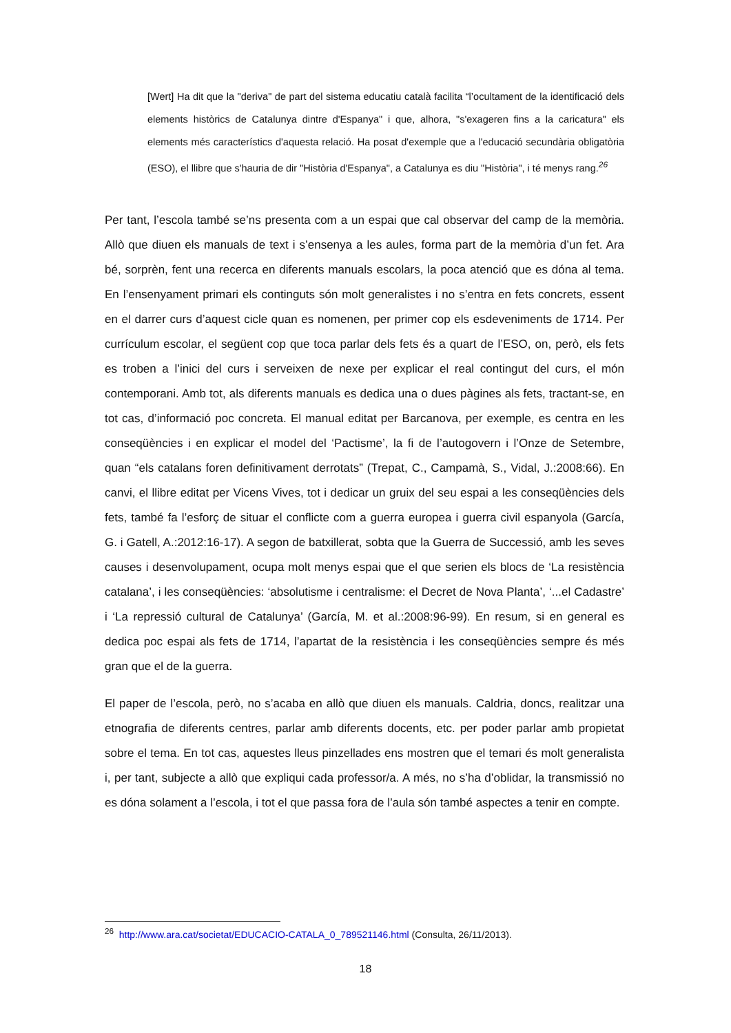[Wert] Ha dit que la "deriva" de part del sistema educatiu català facilita “l’ocultament de la identificació dels elements històrics de Catalunya dintre d'Espanya" i que, alhora, "s'exageren fins a la caricatura" els elements més característics d'aquesta relació. Ha posat d'exemple que a l'educació secundària obligatòria (ESO), el llibre que s'hauria de dir "Història d'Espanya", a Catalunya es diu "Història", i té menys rang.<sup>26</sup>
Per tant, l’escola també se’ns presenta com a un espai que cal observar del camp de la memòria. Allò que diuen els manuals de text i s’ensenya a les aules, forma part de la memòria d’un fet. Ara bé, sorprèn, fent una recerca en diferents manuals escolars, la poca atenció que es dóna al tema. En l’ensenyament primari els continguts són molt generalistes i no s’entra en fets concrets, essent en el darrer curs d’aquest cicle quan es nomenen, per primer cop els esdeveniments de 1714. Per currículum escolar, el següent cop que toca parlar dels fets és a quart de l’ESO, on, però, els fets es troben a l’inici del curs i serveixen de nexe per explicar el real contingut del curs, el món contemporani. Amb tot, als diferents manuals es dedica una o dues pàgines als fets, tractant-se, en tot cas, d’informació poc concreta. El manual editat per Barcanova, per exemple, es centra en les conseqüències i en explicar el model del ‘Pactisme’, la fi de l’autogovern i l’Onze de Setembre, quan “els catalans foren definitivament derrotats” (Trepat, C., Campamà, S., Vidal, J.:2008:66). En canvi, el llibre editat per Vicens Vives, tot i dedicar un gruix del seu espai a les conseqüències dels fets, també fa l’esforç de situar el conflicte com a guerra europea i guerra civil espanyola (García, G. i Gatell, A.:2012:16-17). A segon de batxillerat, sobta que la Guerra de Successió, amb les seves causes i desenvolupament, ocupa molt menys espai que el que serien els blocs de ‘La resistència catalana’, i les conseqüències: ‘absolutisme i centralisme: el Decret de Nova Planta’, ‘...el Cadastre’ i ‘La repressió cultural de Catalunya’ (García, M. et al.:2008:96-99). En resum, si en general es dedica poc espai als fets de 1714, l’apartat de la resistència i les conseqüències sempre és més gran que el de la guerra.
El paper de l’escola, però, no s’acaba en allò que diuen els manuals. Caldria, doncs, realitzar una etnografia de diferents centres, parlar amb diferents docents, etc. per poder parlar amb propietat sobre el tema. En tot cas, aquestes lleus pinzellades ens mostren que el temari és molt generalista i, per tant, subjecte a allò que expliqui cada professor/a. A més, no s’ha d’oblidar, la transmissió no es dóna solament a l’escola, i tot el que passa fora de l’aula són també aspectes a tenir en compte.
<sup>26</sup> http://www.ara.cat/societat/EDUCACIO-CATALA_0_789521146.html (Consulta, 26/11/2013).
18